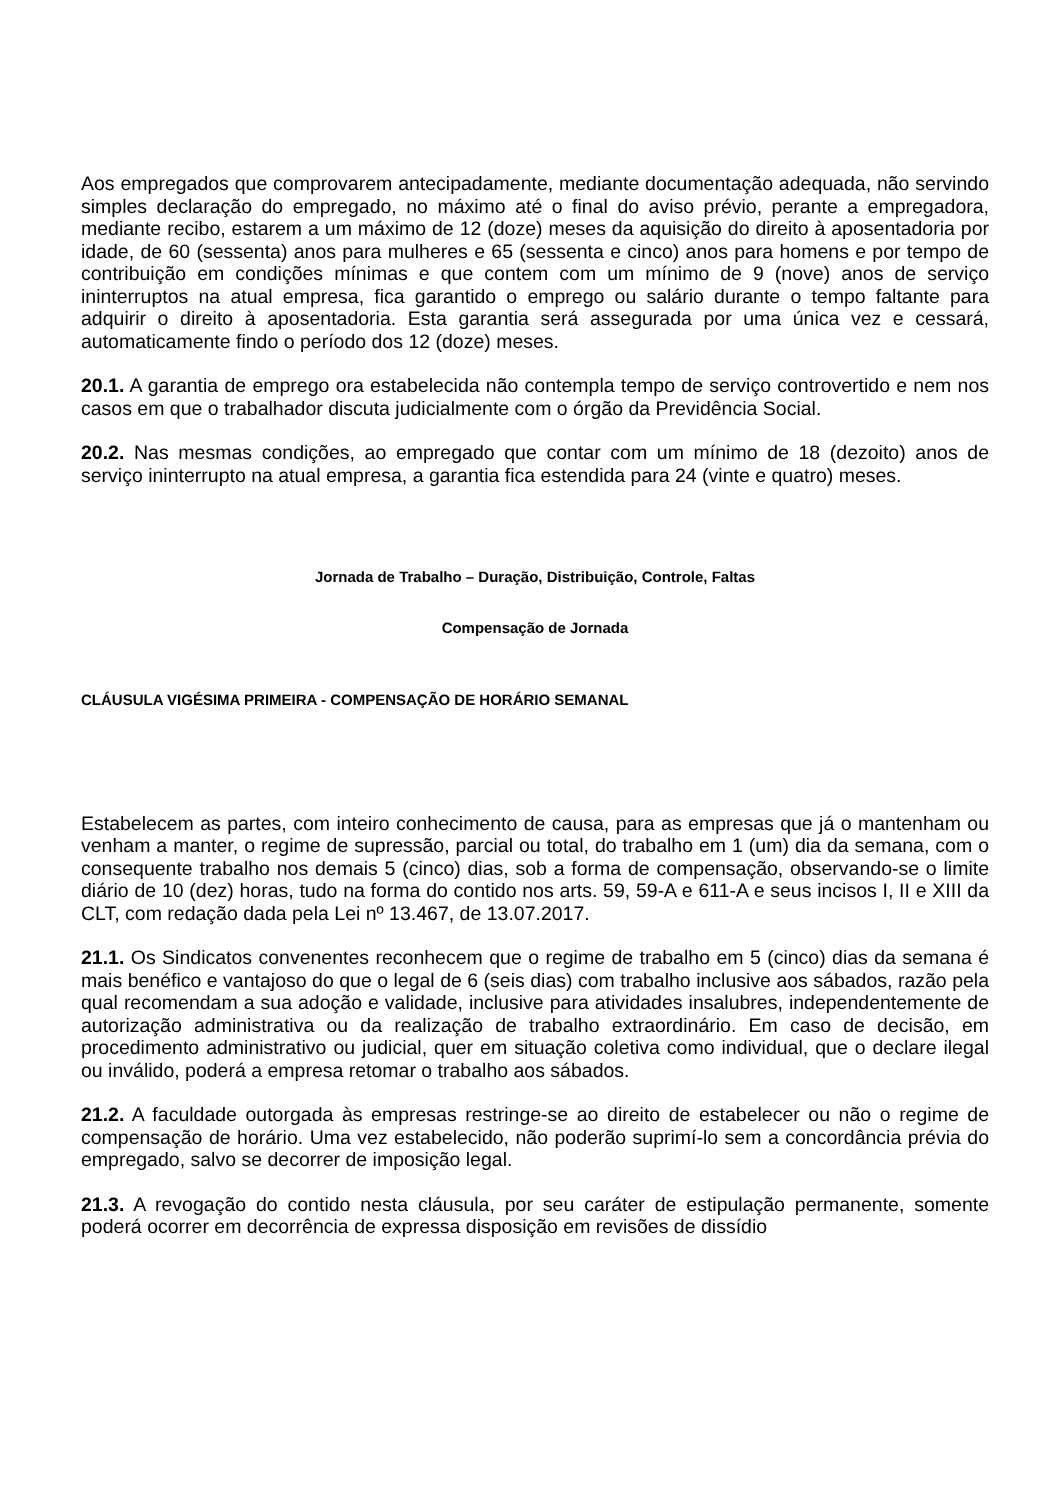Aos empregados que comprovarem antecipadamente, mediante documentação adequada, não servindo simples declaração do empregado, no máximo até o final do aviso prévio, perante a empregadora, mediante recibo, estarem a um máximo de 12 (doze) meses da aquisição do direito à aposentadoria por idade, de 60 (sessenta) anos para mulheres e 65 (sessenta e cinco) anos para homens e por tempo de contribuição em condições mínimas e que contem com um mínimo de 9 (nove) anos de serviço ininterruptos na atual empresa, fica garantido o emprego ou salário durante o tempo faltante para adquirir o direito à aposentadoria. Esta garantia será assegurada por uma única vez e cessará, automaticamente findo o período dos 12 (doze) meses.
20.1. A garantia de emprego ora estabelecida não contempla tempo de serviço controvertido e nem nos casos em que o trabalhador discuta judicialmente com o órgão da Previdência Social.
20.2. Nas mesmas condições, ao empregado que contar com um mínimo de 18 (dezoito) anos de serviço ininterrupto na atual empresa, a garantia fica estendida para 24 (vinte e quatro) meses.
Jornada de Trabalho – Duração, Distribuição, Controle, Faltas
Compensação de Jornada
CLÁUSULA VIGÉSIMA PRIMEIRA - COMPENSAÇÃO DE HORÁRIO SEMANAL
Estabelecem as partes, com inteiro conhecimento de causa, para as empresas que já o mantenham ou venham a manter, o regime de supressão, parcial ou total, do trabalho em 1 (um) dia da semana, com o consequente trabalho nos demais 5 (cinco) dias, sob a forma de compensação, observando-se o limite diário de 10 (dez) horas, tudo na forma do contido nos arts. 59, 59-A e 611-A e seus incisos I, II e XIII da CLT, com redação dada pela Lei nº 13.467, de 13.07.2017.
21.1. Os Sindicatos convenentes reconhecem que o regime de trabalho em 5 (cinco) dias da semana é mais benéfico e vantajoso do que o legal de 6 (seis dias) com trabalho inclusive aos sábados, razão pela qual recomendam a sua adoção e validade, inclusive para atividades insalubres, independentemente de autorização administrativa ou da realização de trabalho extraordinário. Em caso de decisão, em procedimento administrativo ou judicial, quer em situação coletiva como individual, que o declare ilegal ou inválido, poderá a empresa retomar o trabalho aos sábados.
21.2. A faculdade outorgada às empresas restringe-se ao direito de estabelecer ou não o regime de compensação de horário. Uma vez estabelecido, não poderão suprimí-lo sem a concordância prévia do empregado, salvo se decorrer de imposição legal.
21.3. A revogação do contido nesta cláusula, por seu caráter de estipulação permanente, somente poderá ocorrer em decorrência de expressa disposição em revisões de dissídio